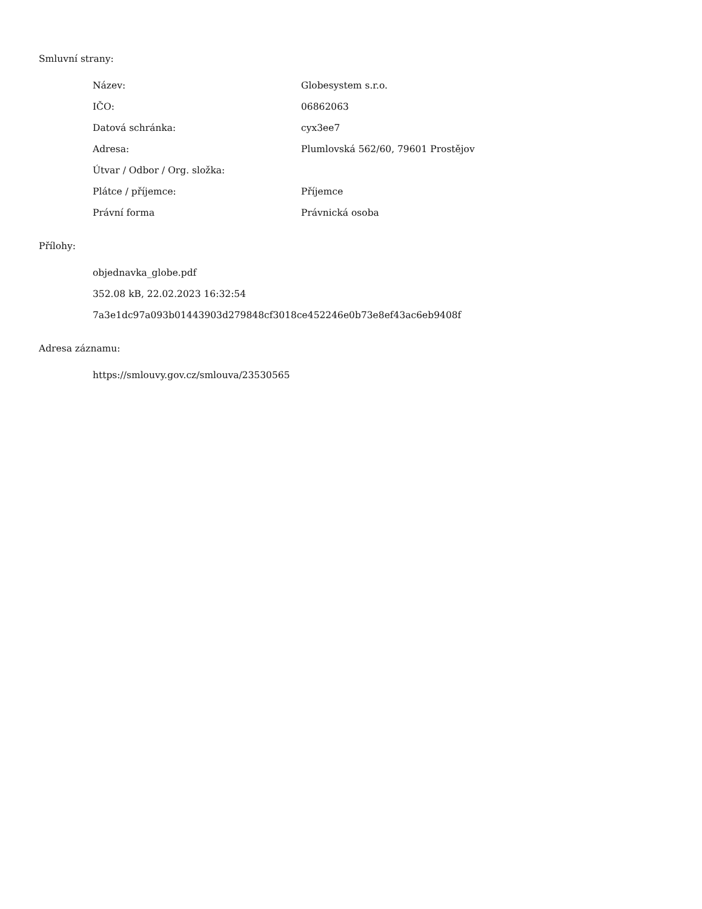Smluvní strany:
| Název: | Globesystem s.r.o. |
| IČO: | 06862063 |
| Datová schránka: | cyx3ee7 |
| Adresa: | Plumlovská 562/60, 79601 Prostějov |
| Útvar / Odbor / Org. složka: | |
| Plátce / příjemce: | Příjemce |
| Právní forma | Právnická osoba |
Přílohy:
objednavka_globe.pdf
352.08 kB, 22.02.2023 16:32:54
7a3e1dc97a093b01443903d279848cf3018ce452246e0b73e8ef43ac6eb9408f
Adresa záznamu:
https://smlouvy.gov.cz/smlouva/23530565